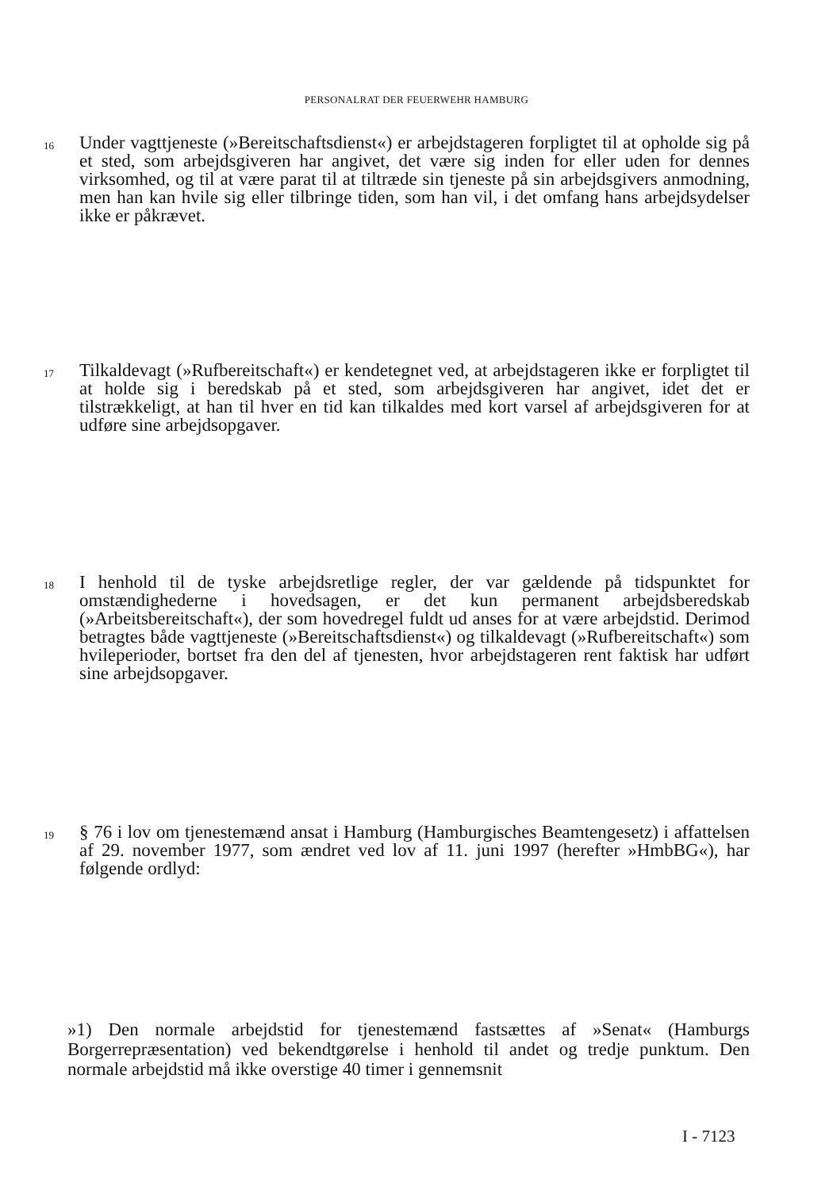PERSONALRAT DER FEUERWEHR HAMBURG
16
Under vagttjeneste (»Bereitschaftsdienst«) er arbejdstageren forpligtet til at opholde sig på et sted, som arbejdsgiveren har angivet, det være sig inden for eller uden for dennes virksomhed, og til at være parat til at tiltræde sin tjeneste på sin arbejdsgivers anmodning, men han kan hvile sig eller tilbringe tiden, som han vil, i det omfang hans arbejdsydelser ikke er påkrævet.
17
Tilkaldevagt (»Rufbereitschaft«) er kendetegnet ved, at arbejdstageren ikke er forpligtet til at holde sig i beredskab på et sted, som arbejdsgiveren har angivet, idet det er tilstrækkeligt, at han til hver en tid kan tilkaldes med kort varsel af arbejdsgiveren for at udføre sine arbejdsopgaver.
18
I henhold til de tyske arbejdsretlige regler, der var gældende på tidspunktet for omstændighederne i hovedsagen, er det kun permanent arbejdsberedskab (»Arbeitsbereitschaft«), der som hovedregel fuldt ud anses for at være arbejdstid. Derimod betragtes både vagttjeneste (»Bereitschaftsdienst«) og tilkaldevagt (»Rufbereitschaft«) som hvileperioder, bortset fra den del af tjenesten, hvor arbejdstageren rent faktisk har udført sine arbejdsopgaver.
19
§ 76 i lov om tjenestemænd ansat i Hamburg (Hamburgisches Beamtengesetz) i affattelsen af 29. november 1977, som ændret ved lov af 11. juni 1997 (herefter »HmbBG«), har følgende ordlyd:
»1) Den normale arbejdstid for tjenestemænd fastsættes af »Senat« (Hamburgs Borgerrepræsentation) ved bekendtgørelse i henhold til andet og tredje punktum. Den normale arbejdstid må ikke overstige 40 timer i gennemsnit
I - 7123